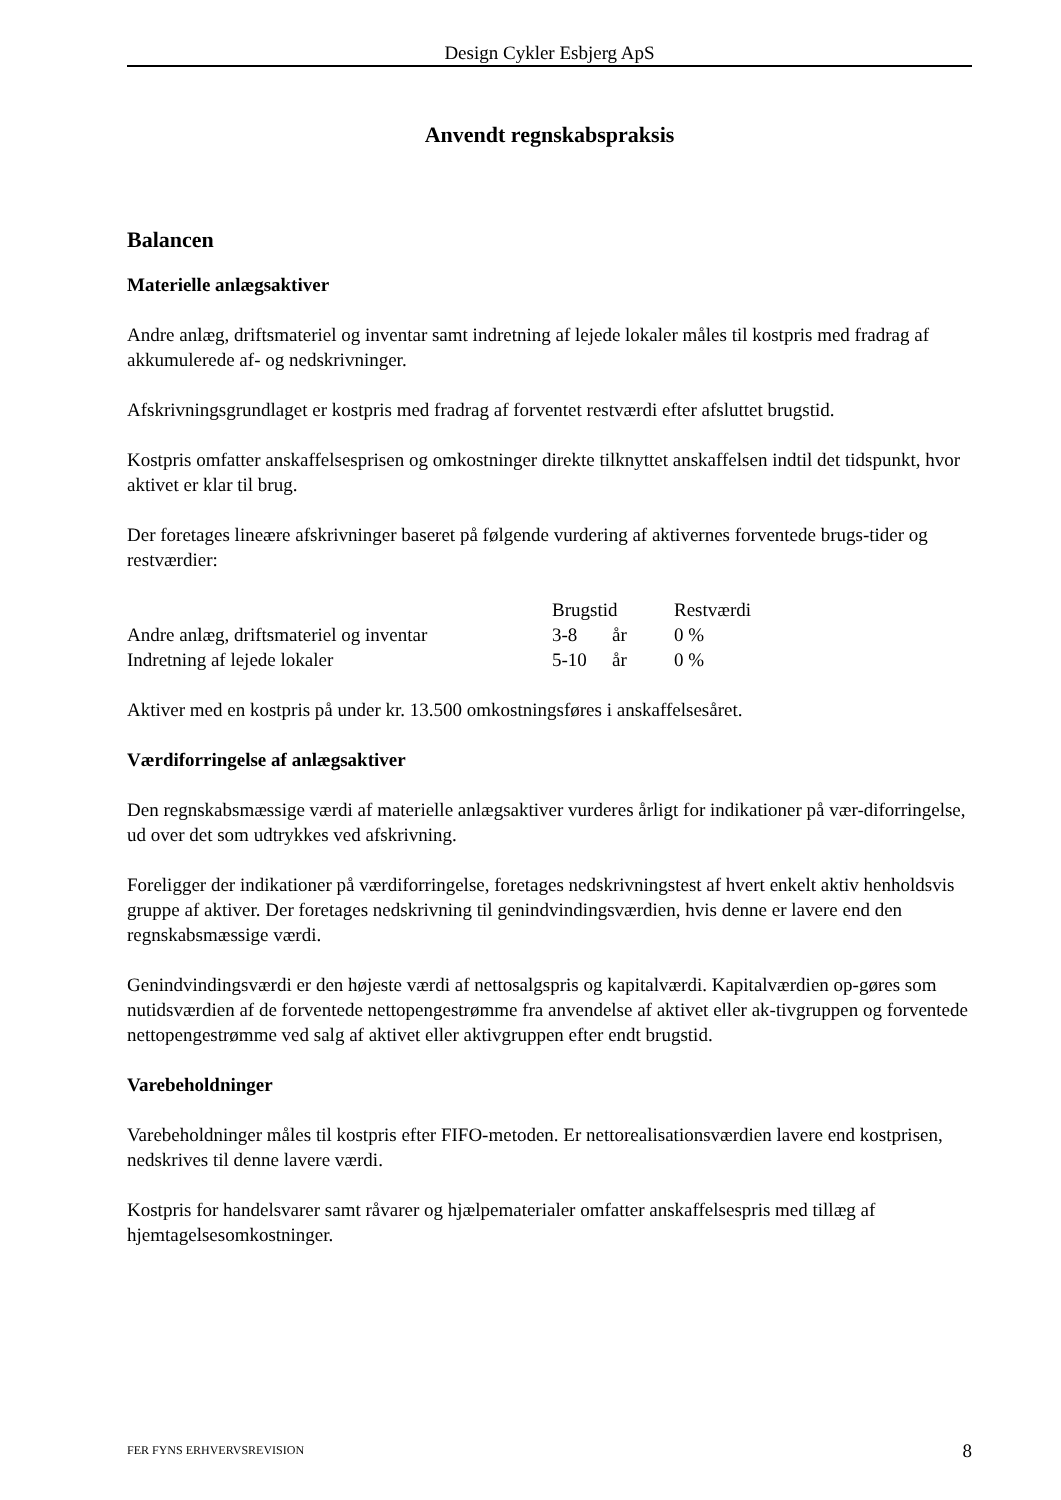Design Cykler Esbjerg ApS
Anvendt regnskabspraksis
Balancen
Materielle anlægsaktiver
Andre anlæg, driftsmateriel og inventar samt indretning af lejede lokaler måles til kostpris med fradrag af akkumulerede af- og nedskrivninger.
Afskrivningsgrundlaget er kostpris med fradrag af forventet restværdi efter afsluttet brugstid.
Kostpris omfatter anskaffelsesprisen og omkostninger direkte tilknyttet anskaffelsen indtil det tidspunkt, hvor aktivet er klar til brug.
Der foretages lineære afskrivninger baseret på følgende vurdering af aktivernes forventede brugs-tider og restværdier:
| | Brugstid | | Restværdi |
| --- | --- | --- | --- |
| Andre anlæg, driftsmateriel og inventar | 3-8 | år | 0 % |
| Indretning af lejede lokaler | 5-10 | år | 0 % |
Aktiver med en kostpris på under kr. 13.500 omkostningsføres i anskaffelsesåret.
Værdiforringelse af anlægsaktiver
Den regnskabsmæssige værdi af materielle anlægsaktiver vurderes årligt for indikationer på vær-diforringelse, ud over det som udtrykkes ved afskrivning.
Foreligger der indikationer på værdiforringelse, foretages nedskrivningstest af hvert enkelt aktiv henholdsvis gruppe af aktiver. Der foretages nedskrivning til genindvindingsværdien, hvis denne er lavere end den regnskabsmæssige værdi.
Genindvindingsværdi er den højeste værdi af nettosalgspris og kapitalværdi. Kapitalværdien op-gøres som nutidsværdien af de forventede nettopengestrømme fra anvendelse af aktivet eller ak-tivgruppen og forventede nettopengestrømme ved salg af aktivet eller aktivgruppen efter endt brugstid.
Varebeholdninger
Varebeholdninger måles til kostpris efter FIFO-metoden. Er nettorealisationsværdien lavere end kostprisen, nedskrives til denne lavere værdi.
Kostpris for handelsvarer samt råvarer og hjælpematerialer omfatter anskaffelsespris med tillæg af hjemtagelsesomkostninger.
FER FYNS ERHVERVSREVISION 8